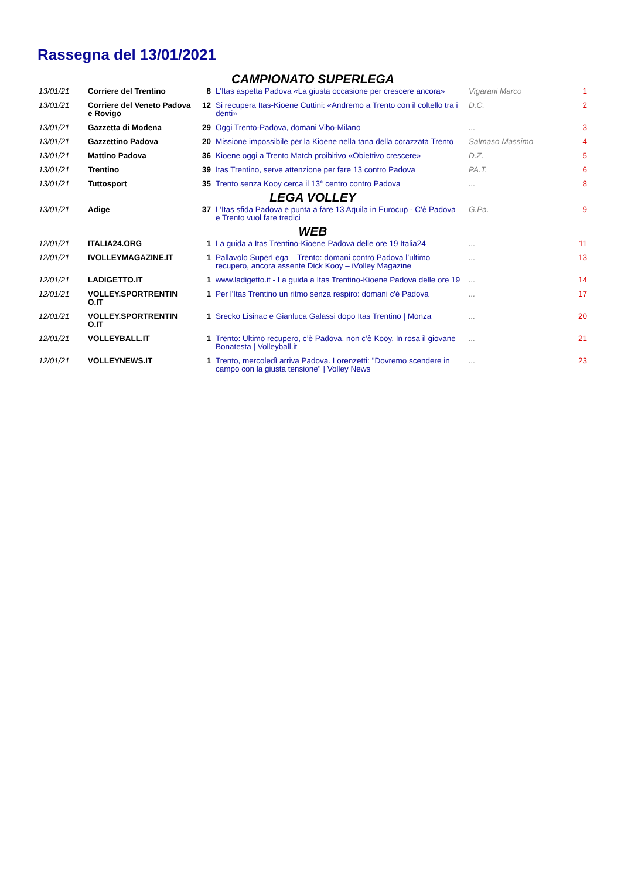Rassegna del 13/01/2021
| CAMPIONATO SUPERLEGA | | | | | |
| 13/01/21 | Corriere del Trentino | 8 | L'Itas aspetta Padova «La giusta occasione per crescere ancora» | Vigarani Marco | 1 |
| 13/01/21 | Corriere del Veneto Padova e Rovigo | 12 | Si recupera Itas-Kioene Cuttini: «Andremo a Trento con il coltello tra i denti» | D.C. | 2 |
| 13/01/21 | Gazzetta di Modena | 29 | Oggi Trento-Padova, domani Vibo-Milano | ... | 3 |
| 13/01/21 | Gazzettino Padova | 20 | Missione impossibile per la Kioene nella tana della corazzata Trento | Salmaso Massimo | 4 |
| 13/01/21 | Mattino Padova | 36 | Kioene oggi a Trento Match proibitivo «Obiettivo crescere» | D.Z. | 5 |
| 13/01/21 | Trentino | 39 | Itas Trentino, serve attenzione per fare 13 contro Padova | PA.T. | 6 |
| 13/01/21 | Tuttosport | 35 | Trento senza Kooy cerca il 13° centro contro Padova | ... | 8 |
| LEGA VOLLEY | | | | | |
| 13/01/21 | Adige | 37 | L'Itas sfida Padova e punta a fare 13 Aquila in Eurocup - C'è Padova e Trento vuol fare tredici | G.Pa. | 9 |
| WEB | | | | | |
| 12/01/21 | ITALIA24.ORG | 1 | La guida a Itas Trentino-Kioene Padova delle ore 19 Italia24 | ... | 11 |
| 12/01/21 | IVOLLEYMAGAZINE.IT | 1 | Pallavolo SuperLega – Trento: domani contro Padova l’ultimo recupero, ancora assente Dick Kooy – iVolley Magazine | ... | 13 |
| 12/01/21 | LADIGETTO.IT | 1 | www.ladigetto.it - La guida a Itas Trentino-Kioene Padova delle ore 19 | ... | 14 |
| 12/01/21 | VOLLEY.SPORTRENTIN O.IT | 1 | Per l'Itas Trentino un ritmo senza respiro: domani c'è Padova | ... | 17 |
| 12/01/21 | VOLLEY.SPORTRENTIN O.IT | 1 | Srecko Lisinac e Gianluca Galassi dopo Itas Trentino / Monza | ... | 20 |
| 12/01/21 | VOLLEYBALL.IT | 1 | Trento: Ultimo recupero, c’è Padova, non c’è Kooy. In rosa il giovane Bonatesta / Volleyball.it | ... | 21 |
| 12/01/21 | VOLLEYNEWS.IT | 1 | Trento, mercoledì arriva Padova. Lorenzetti: "Dovremo scendere in campo con la giusta tensione" / Volley News | ... | 23 |